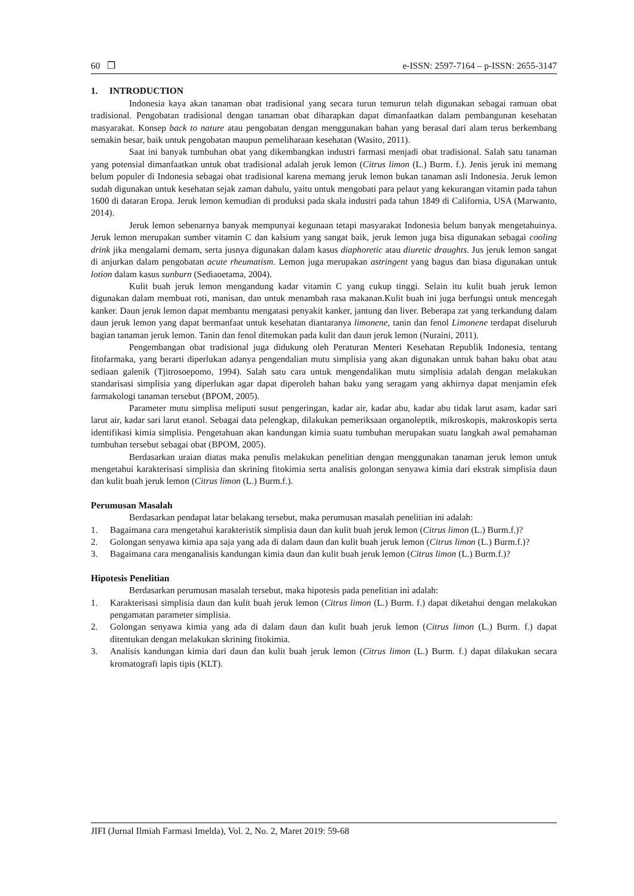60 ❒ e-ISSN: 2597-7164 – p-ISSN: 2655-3147
1. INTRODUCTION
Indonesia kaya akan tanaman obat tradisional yang secara turun temurun telah digunakan sebagai ramuan obat tradisional. Pengobatan tradisional dengan tanaman obat diharapkan dapat dimanfaatkan dalam pembangunan kesehatan masyarakat. Konsep back to nature atau pengobatan dengan menggunakan bahan yang berasal dari alam terus berkembang semakin besar, baik untuk pengobatan maupun pemeliharaan kesehatan (Wasito, 2011).
Saat ini banyak tumbuhan obat yang dikembangkan industri farmasi menjadi obat tradisional. Salah satu tanaman yang potensial dimanfaatkan untuk obat tradisional adalah jeruk lemon (Citrus limon (L.) Burm. f.). Jenis jeruk ini memang belum populer di Indonesia sebagai obat tradisional karena memang jeruk lemon bukan tanaman asli Indonesia. Jeruk lemon sudah digunakan untuk kesehatan sejak zaman dahulu, yaitu untuk mengobati para pelaut yang kekurangan vitamin pada tahun 1600 di dataran Eropa. Jeruk lemon kemudian di produksi pada skala industri pada tahun 1849 di California, USA (Marwanto, 2014).
Jeruk lemon sebenarnya banyak mempunyai kegunaan tetapi masyarakat Indonesia belum banyak mengetahuinya. Jeruk lemon merupakan sumber vitamin C dan kalsium yang sangat baik, jeruk lemon juga bisa digunakan sebagai cooling drink jika mengalami demam, serta jusnya digunakan dalam kasus diaphoretic atau diuretic draughts. Jus jeruk lemon sangat di anjurkan dalam pengobatan acute rheumatism. Lemon juga merupakan astringent yang bagus dan biasa digunakan untuk lotion dalam kasus sunburn (Sediaoetama, 2004).
Kulit buah jeruk lemon mengandung kadar vitamin C yang cukup tinggi. Selain itu kulit buah jeruk lemon digunakan dalam membuat roti, manisan, dan untuk menambah rasa makanan.Kulit buah ini juga berfungsi untuk mencegah kanker. Daun jeruk lemon dapat membantu mengatasi penyakit kanker, jantung dan liver. Beberapa zat yang terkandung dalam daun jeruk lemon yang dapat bermanfaat untuk kesehatan diantaranya limonene, tanin dan fenol Limonene terdapat diseluruh bagian tanaman jeruk lemon. Tanin dan fenol ditemukan pada kulit dan daun jeruk lemon (Nuraini, 2011).
Pengembangan obat tradisional juga didukung oleh Peraturan Menteri Kesehatan Republik Indonesia, tentang fitofarmaka, yang berarti diperlukan adanya pengendalian mutu simplisia yang akan digunakan untuk bahan baku obat atau sediaan galenik (Tjitrosoepomo, 1994). Salah satu cara untuk mengendalikan mutu simplisia adalah dengan melakukan standarisasi simplisia yang diperlukan agar dapat diperoleh bahan baku yang seragam yang akhirnya dapat menjamin efek farmakologi tanaman tersebut (BPOM, 2005).
Parameter mutu simplisa meliputi susut pengeringan, kadar air, kadar abu, kadar abu tidak larut asam, kadar sari larut air, kadar sari larut etanol. Sebagai data pelengkap, dilakukan pemeriksaan organoleptik, mikroskopis, makroskopis serta identifikasi kimia simplisia. Pengetahuan akan kandungan kimia suatu tumbuhan merupakan suatu langkah awal pemahaman tumbuhan tersebut sebagai obat (BPOM, 2005).
Berdasarkan uraian diatas maka penulis melakukan penelitian dengan menggunakan tanaman jeruk lemon untuk mengetahui karakterisasi simplisia dan skrining fitokimia serta analisis golongan senyawa kimia dari ekstrak simplisia daun dan kulit buah jeruk lemon (Citrus limon (L.) Burm.f.).
Perumusan Masalah
Berdasarkan pendapat latar belakang tersebut, maka perumusan masalah penelitian ini adalah:
1. Bagaimana cara mengetahui karakteristik simplisia daun dan kulit buah jeruk lemon (Citrus limon (L.) Burm.f.)?
2. Golongan senyawa kimia apa saja yang ada di dalam daun dan kulit buah jeruk lemon (Citrus limon (L.) Burm.f.)?
3. Bagaimana cara menganalisis kandungan kimia daun dan kulit buah jeruk lemon (Citrus limon (L.) Burm.f.)?
Hipotesis Penelitian
Berdasarkan perumusan masalah tersebut, maka hipotesis pada penelitian ini adalah:
1. Karakterisasi simplisia daun dan kulit buah jeruk lemon (Citrus limon (L.) Burm. f.) dapat diketahui dengan melakukan pengamatan parameter simplisia.
2. Golongan senyawa kimia yang ada di dalam daun dan kulit buah jeruk lemon (Citrus limon (L.) Burm. f.) dapat ditentukan dengan melakukan skrining fitokimia.
3. Analisis kandungan kimia dari daun dan kulit buah jeruk lemon (Citrus limon (L.) Burm. f.) dapat dilakukan secara kromatografi lapis tipis (KLT).
JIFI (Jurnal Ilmiah Farmasi Imelda), Vol. 2, No. 2, Maret 2019: 59-68